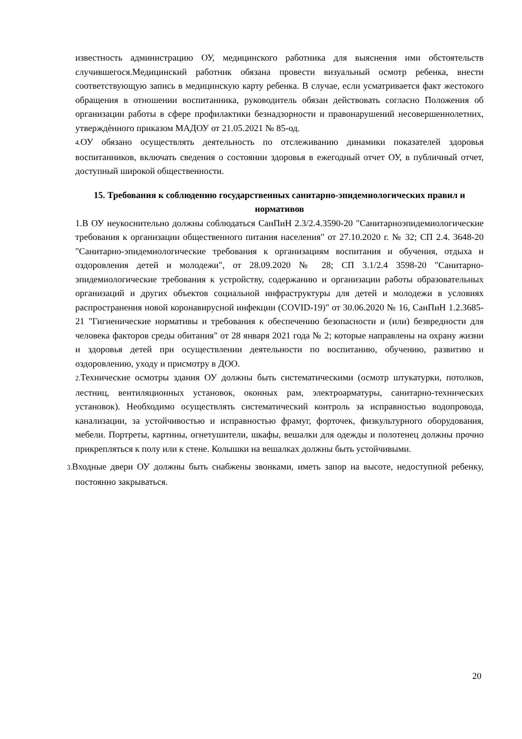известность администрацию ОУ, медицинского работника для выяснения ими обстоятельств случившегося.Медицинский работник обязана провести визуальный осмотр ребенка, внести соответствующую запись в медицинскую карту ребенка. В случае, если усматривается факт жестокого обращения в отношении воспитанника, руководитель обязан действовать согласно Положения об организации работы в сфере профилактики безнадзорности и правонарушений несовершеннолетних, утверждѐнного приказом МАДОУ от 21.05.2021 № 85-од.
4. ОУ обязано осуществлять деятельность по отслеживанию динамики показателей здоровья воспитанников, включать сведения о состоянии здоровья в ежегодный отчет ОУ, в публичный отчет, доступный широкой общественности.
15. Требования к соблюдению государственных санитарно-эпидемиологических правил и нормативов
1.В ОУ неукоснительно должны соблюдаться СанПиН 2.3/2.4.3590-20 "Санитарноэпидемиологические требования к организации общественного питания населения" от 27.10.2020 г. № 32; СП 2.4. 3648-20 "Санитарно-эпидемиологические требования к организациям воспитания и обучения, отдыха и оздоровления детей и молодежи", от 28.09.2020 № 28; СП 3.1/2.4 3598-20 "Санитарно-эпидемиологические требования к устройству, содержанию и организации работы образовательных организаций и других объектов социальной инфраструктуры для детей и молодежи в условиях распространения новой коронавирусной инфекции (COVID-19)" от 30.06.2020 № 16, СанПиН 1.2.3685-21 "Гигиенические нормативы и требования к обеспечению безопасности и (или) безвредности для человека факторов среды обитания" от 28 января 2021 года № 2; которые направлены на охрану жизни и здоровья детей при осуществлении деятельности по воспитанию, обучению, развитию и оздоровлению, уходу и присмотру в ДОО.
2. Технические осмотры здания ОУ должны быть систематическими (осмотр штукатурки, потолков, лестниц, вентиляционных установок, оконных рам, электроарматуры, санитарно-технических установок). Необходимо осуществлять систематический контроль за исправностью водопровода, канализации, за устойчивостью и исправностью фрамуг, форточек, физкультурного оборудования, мебели. Портреты, картины, огнетушители, шкафы, вешалки для одежды и полотенец должны прочно прикрепляться к полу или к стене. Колышки на вешалках должны быть устойчивыми.
3. Входные двери ОУ должны быть снабжены звонками, иметь запор на высоте, недоступной ребенку, постоянно закрываться.
20